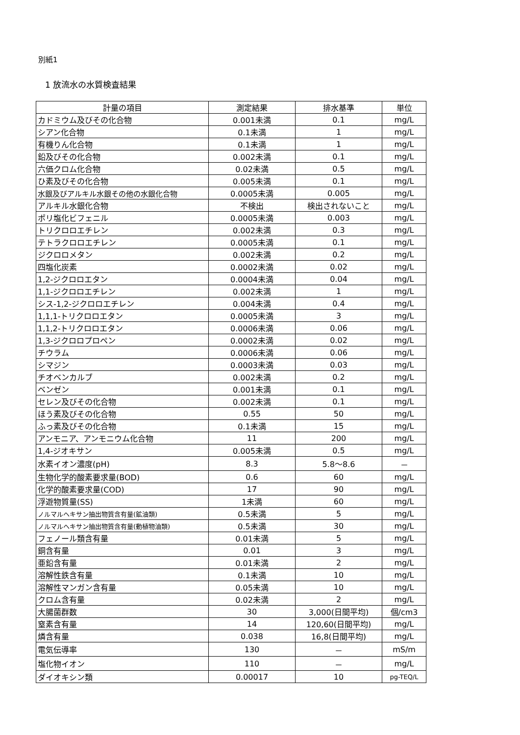別紙1
1 放流水の水質検査結果
| 計量の項目 | 測定結果 | 排水基準 | 単位 |
| --- | --- | --- | --- |
| カドミウム及びその化合物 | 0.001未満 | 0.1 | mg/L |
| シアン化合物 | 0.1未満 | 1 | mg/L |
| 有機りん化合物 | 0.1未満 | 1 | mg/L |
| 鉛及びその化合物 | 0.002未満 | 0.1 | mg/L |
| 六価クロム化合物 | 0.02未満 | 0.5 | mg/L |
| ひ素及びその化合物 | 0.005未満 | 0.1 | mg/L |
| 水銀及びアルキル水銀その他の水銀化合物 | 0.0005未満 | 0.005 | mg/L |
| アルキル水銀化合物 | 不検出 | 検出されないこと | mg/L |
| ポリ塩化ビフェニル | 0.0005未満 | 0.003 | mg/L |
| トリクロロエチレン | 0.002未満 | 0.3 | mg/L |
| テトラクロロエチレン | 0.0005未満 | 0.1 | mg/L |
| ジクロロメタン | 0.002未満 | 0.2 | mg/L |
| 四塩化炭素 | 0.0002未満 | 0.02 | mg/L |
| 1,2-ジクロロエタン | 0.0004未満 | 0.04 | mg/L |
| 1,1-ジクロロエチレン | 0.002未満 | 1 | mg/L |
| シス-1,2-ジクロロエチレン | 0.004未満 | 0.4 | mg/L |
| 1,1,1-トリクロロエタン | 0.0005未満 | 3 | mg/L |
| 1,1,2-トリクロロエタン | 0.0006未満 | 0.06 | mg/L |
| 1,3-ジクロロプロペン | 0.0002未満 | 0.02 | mg/L |
| チウラム | 0.0006未満 | 0.06 | mg/L |
| シマジン | 0.0003未満 | 0.03 | mg/L |
| チオベンカルブ | 0.002未満 | 0.2 | mg/L |
| ベンゼン | 0.001未満 | 0.1 | mg/L |
| セレン及びその化合物 | 0.002未満 | 0.1 | mg/L |
| ほう素及びその化合物 | 0.55 | 50 | mg/L |
| ふっ素及びその化合物 | 0.1未満 | 15 | mg/L |
| アンモニア、アンモニウム化合物 | 11 | 200 | mg/L |
| 1,4-ジオキサン | 0.005未満 | 0.5 | mg/L |
| 水素イオン濃度(pH) | 8.3 | 5.8～8.6 | － |
| 生物化学的酸素要求量(BOD) | 0.6 | 60 | mg/L |
| 化学的酸素要求量(COD) | 17 | 90 | mg/L |
| 浮遊物質量(SS) | 1未満 | 60 | mg/L |
| ノルマルヘキサン抽出物質含有量(鉱油類) | 0.5未満 | 5 | mg/L |
| ノルマルヘキサン抽出物質含有量(動植物油類) | 0.5未満 | 30 | mg/L |
| フェノール類含有量 | 0.01未満 | 5 | mg/L |
| 銅含有量 | 0.01 | 3 | mg/L |
| 亜鉛含有量 | 0.01未満 | 2 | mg/L |
| 溶解性鉄含有量 | 0.1未満 | 10 | mg/L |
| 溶解性マンガン含有量 | 0.05未満 | 10 | mg/L |
| クロム含有量 | 0.02未満 | 2 | mg/L |
| 大腸菌群数 | 30 | 3,000(日間平均) | 個/cm3 |
| 窒素含有量 | 14 | 120,60(日間平均) | mg/L |
| 燐含有量 | 0.038 | 16,8(日間平均) | mg/L |
| 電気伝導率 | 130 | － | mS/m |
| 塩化物イオン | 110 | － | mg/L |
| ダイオキシン類 | 0.00017 | 10 | pg-TEQ/L |